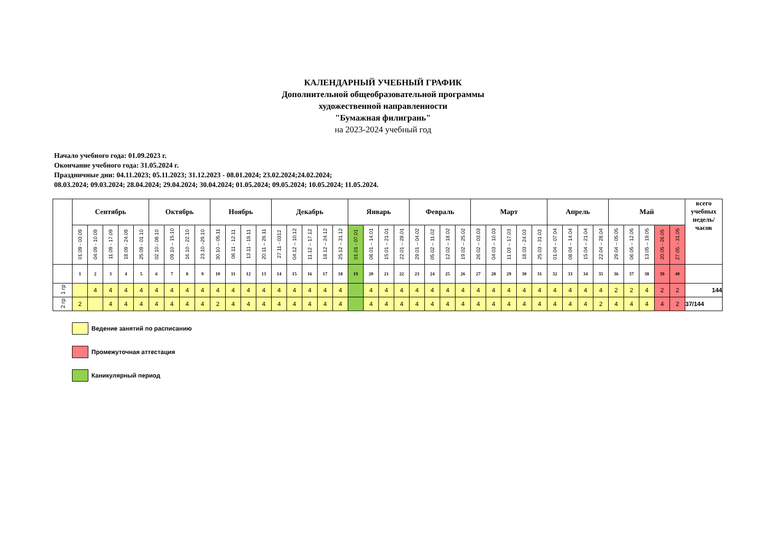КАЛЕНДАРНЫЙ УЧЕБНЫЙ ГРАФИК
Дополнительной общеобразовательной программы
художественной направленности
"Бумажная филигрань"
на 2023-2024 учебный год
Начало учебного года: 01.09.2023 г.
Окончание учебного года: 31.05.2024 г.
Праздничные дни: 04.11.2023; 05.11.2023; 31.12.2023 - 08.01.2024; 23.02.2024;24.02.2024;
08.03.2024; 09.03.2024; 28.04.2024; 29.04.2024; 30.04.2024; 01.05.2024; 09.05.2024; 10.05.2024; 11.05.2024.
| | Сентябрь | | | | | Октябрь | | | | Ноябрь | | | | Декабрь | | | | | Январь | | | | Февраль | | | | Март | | | | | Апрель | | | | Май | | | | | всего учебных недель/ часов |
| --- | --- | --- | --- | --- | --- | --- | --- | --- | --- | --- | --- | --- | --- | --- | --- | --- | --- | --- | --- | --- | --- | --- | --- | --- | --- | --- | --- | --- | --- | --- | --- | --- | --- | --- | --- | --- | --- | --- | --- | --- | --- |
| | 01.09 - 03.09 | 04.09 - 10.09 | 11.09 - 17.09 | 18.09 - 24.09 | 25.09 - 01.10 | 02.10.- 08.10 | 09.10 – 15.10 | 16.10 - 22.10 | 23.10 –29.10 | 30.10 – 05.11 | 06.11 - 12.11 | 13.11 - 19.11 | 20.11 – 26.11 | 27.11 - 0312 | 04.12 – 10.12 | 11.12 – 17.12 | 18.12 – 24.12 | 25.12 – 31.12 | 01.01 - 07.01 | 08.01 – 14.01 | 15.01 – 21.01 | 22.01 – 28.01 | 29.01 – 04.02 | 05.02 – 11.02 | 12.02 – 18.02 | 19.02 – 25.02 | 26.02 – 03.03 | 04.03 – 10.03 | 11.03 – 17.03 | 18.03 - 24.03 | 25.03 - 31.03 | 01.04 – 07.04 | 08.04 – 14.04 | 15.04 – 21.04 | 22.04 – 28.04 | 29.04 – 05.05 | 06.05 – 12.05 | 13.05 – 19.05 | 20.05 - 26.05 | 27.05. - 31.05 | |
| | 1 | 2 | 3 | 4 | 5 | 6 | 7 | 8 | 9 | 10 | 11 | 12 | 13 | 14 | 15 | 16 | 17 | 18 | 19 | 20 | 21 | 22 | 23 | 24 | 25 | 26 | 27 | 28 | 29 | 30 | 31 | 32 | 33 | 34 | 35 | 36 | 37 | 38 | 39 | 40 | |
| 1 гр | | 4 | 4 | 4 | 4 | 4 | 4 | 4 | 4 | 4 | 4 | 4 | 4 | 4 | 4 | 4 | 4 | 4 | | 4 | 4 | 4 | 4 | 4 | 4 | 4 | 4 | 4 | 4 | 4 | 4 | 4 | 4 | 4 | 4 | 2 | 2 | 4 | 2 | 2 | 144 |
| 2 гр | 2 | | 4 | 4 | 4 | 4 | 4 | 4 | 4 | 2 | 4 | 4 | 4 | 4 | 4 | 4 | 4 | 4 | | 4 | 4 | 4 | 4 | 4 | 4 | 4 | 4 | 4 | 4 | 4 | 4 | 4 | 4 | 4 | 2 | 4 | 4 | 4 | 4 | 2 | 37/144 |
Ведение занятий по расписанию
Промежуточная аттестация
Каникулярный период